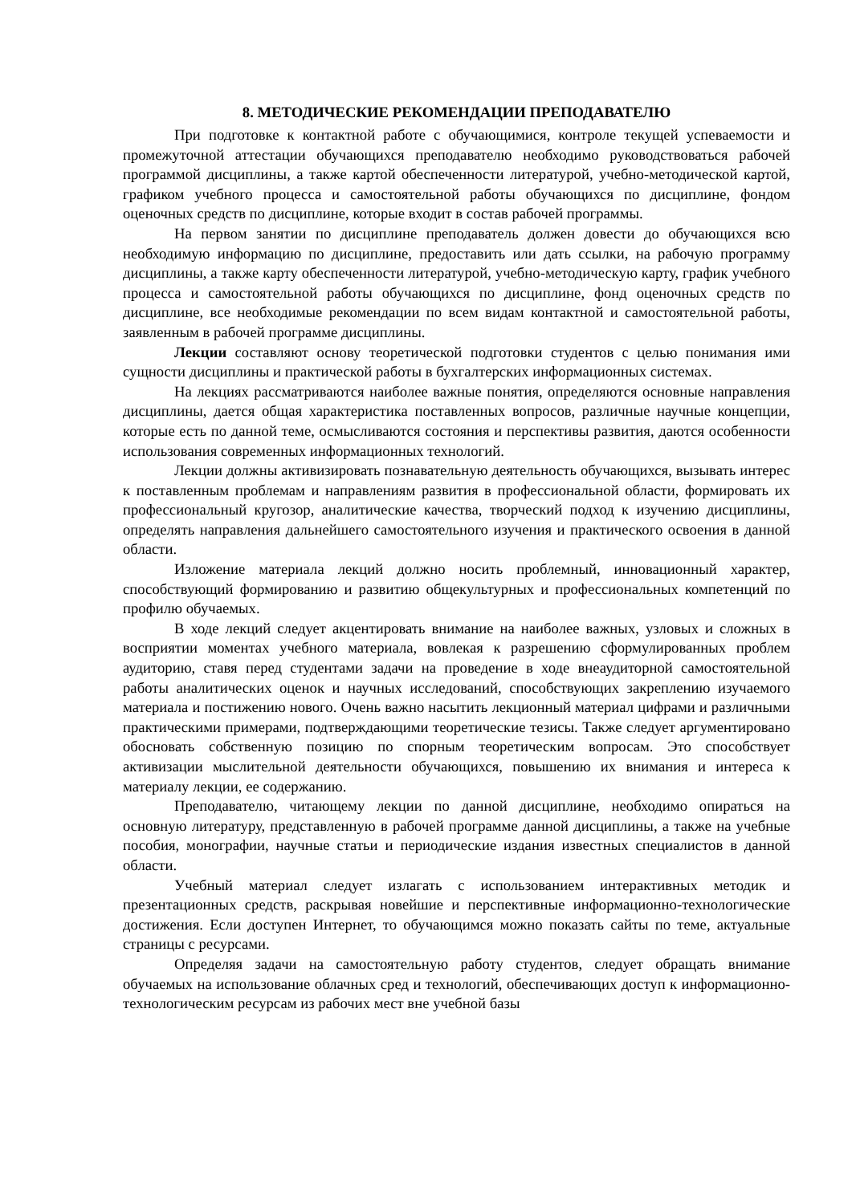8. МЕТОДИЧЕСКИЕ РЕКОМЕНДАЦИИ ПРЕПОДАВАТЕЛЮ
При подготовке к контактной работе с обучающимися, контроле текущей успеваемости и промежуточной аттестации обучающихся преподавателю необходимо руководствоваться рабочей программой дисциплины, а также картой обеспеченности литературой, учебно-методической картой, графиком учебного процесса и самостоятельной работы обучающихся по дисциплине, фондом оценочных средств по дисциплине, которые входит в состав рабочей программы.
На первом занятии по дисциплине преподаватель должен довести до обучающихся всю необходимую информацию по дисциплине, предоставить или дать ссылки, на рабочую программу дисциплины, а также карту обеспеченности литературой, учебно-методическую карту, график учебного процесса и самостоятельной работы обучающихся по дисциплине, фонд оценочных средств по дисциплине, все необходимые рекомендации по всем видам контактной и самостоятельной работы, заявленным в рабочей программе дисциплины.
Лекции составляют основу теоретической подготовки студентов с целью понимания ими сущности дисциплины и практической работы в бухгалтерских информационных системах.
На лекциях рассматриваются наиболее важные понятия, определяются основные направления дисциплины, дается общая характеристика поставленных вопросов, различные научные концепции, которые есть по данной теме, осмысливаются состояния и перспективы развития, даются особенности использования современных информационных технологий.
Лекции должны активизировать познавательную деятельность обучающихся, вызывать интерес к поставленным проблемам и направлениям развития в профессиональной области, формировать их профессиональный кругозор, аналитические качества, творческий подход к изучению дисциплины, определять направления дальнейшего самостоятельного изучения и практического освоения в данной области.
Изложение материала лекций должно носить проблемный, инновационный характер, способствующий формированию и развитию общекультурных и профессиональных компетенций по профилю обучаемых.
В ходе лекций следует акцентировать внимание на наиболее важных, узловых и сложных в восприятии моментах учебного материала, вовлекая к разрешению сформулированных проблем аудиторию, ставя перед студентами задачи на проведение в ходе внеаудиторной самостоятельной работы аналитических оценок и научных исследований, способствующих закреплению изучаемого материала и постижению нового. Очень важно насытить лекционный материал цифрами и различными практическими примерами, подтверждающими теоретические тезисы. Также следует аргументировано обосновать собственную позицию по спорным теоретическим вопросам. Это способствует активизации мыслительной деятельности обучающихся, повышению их внимания и интереса к материалу лекции, ее содержанию.
Преподавателю, читающему лекции по данной дисциплине, необходимо опираться на основную литературу, представленную в рабочей программе данной дисциплины, а также на учебные пособия, монографии, научные статьи и периодические издания известных специалистов в данной области.
Учебный материал следует излагать с использованием интерактивных методик и презентационных средств, раскрывая новейшие и перспективные информационно-технологические достижения. Если доступен Интернет, то обучающимся можно показать сайты по теме, актуальные страницы с ресурсами.
Определяя задачи на самостоятельную работу студентов, следует обращать внимание обучаемых на использование облачных сред и технологий, обеспечивающих доступ к информационно-технологическим ресурсам из рабочих мест вне учебной базы